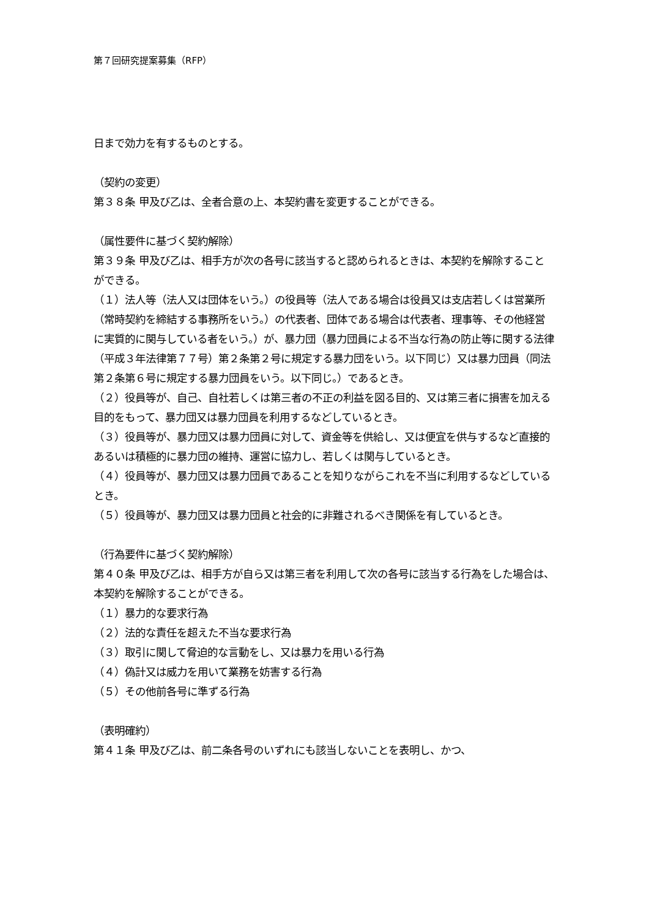第７回研究提案募集（RFP）
日まで効力を有するものとする。
（契約の変更）
第３８条 甲及び乙は、全者合意の上、本契約書を変更することができる。
（属性要件に基づく契約解除）
第３９条 甲及び乙は、相手方が次の各号に該当すると認められるときは、本契約を解除することができる。
（１）法人等（法人又は団体をいう。）の役員等（法人である場合は役員又は支店若しくは営業所（常時契約を締結する事務所をいう。）の代表者、団体である場合は代表者、理事等、その他経営に実質的に関与している者をいう。）が、暴力団（暴力団員による不当な行為の防止等に関する法律（平成３年法律第７７号）第２条第２号に規定する暴力団をいう。以下同じ）又は暴力団員（同法第２条第６号に規定する暴力団員をいう。以下同じ。）であるとき。
（２）役員等が、自己、自社若しくは第三者の不正の利益を図る目的、又は第三者に損害を加える目的をもって、暴力団又は暴力団員を利用するなどしているとき。
（３）役員等が、暴力団又は暴力団員に対して、資金等を供給し、又は便宜を供与するなど直接的あるいは積極的に暴力団の維持、運営に協力し、若しくは関与しているとき。
（４）役員等が、暴力団又は暴力団員であることを知りながらこれを不当に利用するなどしているとき。
（５）役員等が、暴力団又は暴力団員と社会的に非難されるべき関係を有しているとき。
（行為要件に基づく契約解除）
第４０条 甲及び乙は、相手方が自ら又は第三者を利用して次の各号に該当する行為をした場合は、本契約を解除することができる。
（１）暴力的な要求行為
（２）法的な責任を超えた不当な要求行為
（３）取引に関して脅迫的な言動をし、又は暴力を用いる行為
（４）偽計又は威力を用いて業務を妨害する行為
（５）その他前各号に準ずる行為
（表明確約）
第４１条 甲及び乙は、前二条各号のいずれにも該当しないことを表明し、かつ、